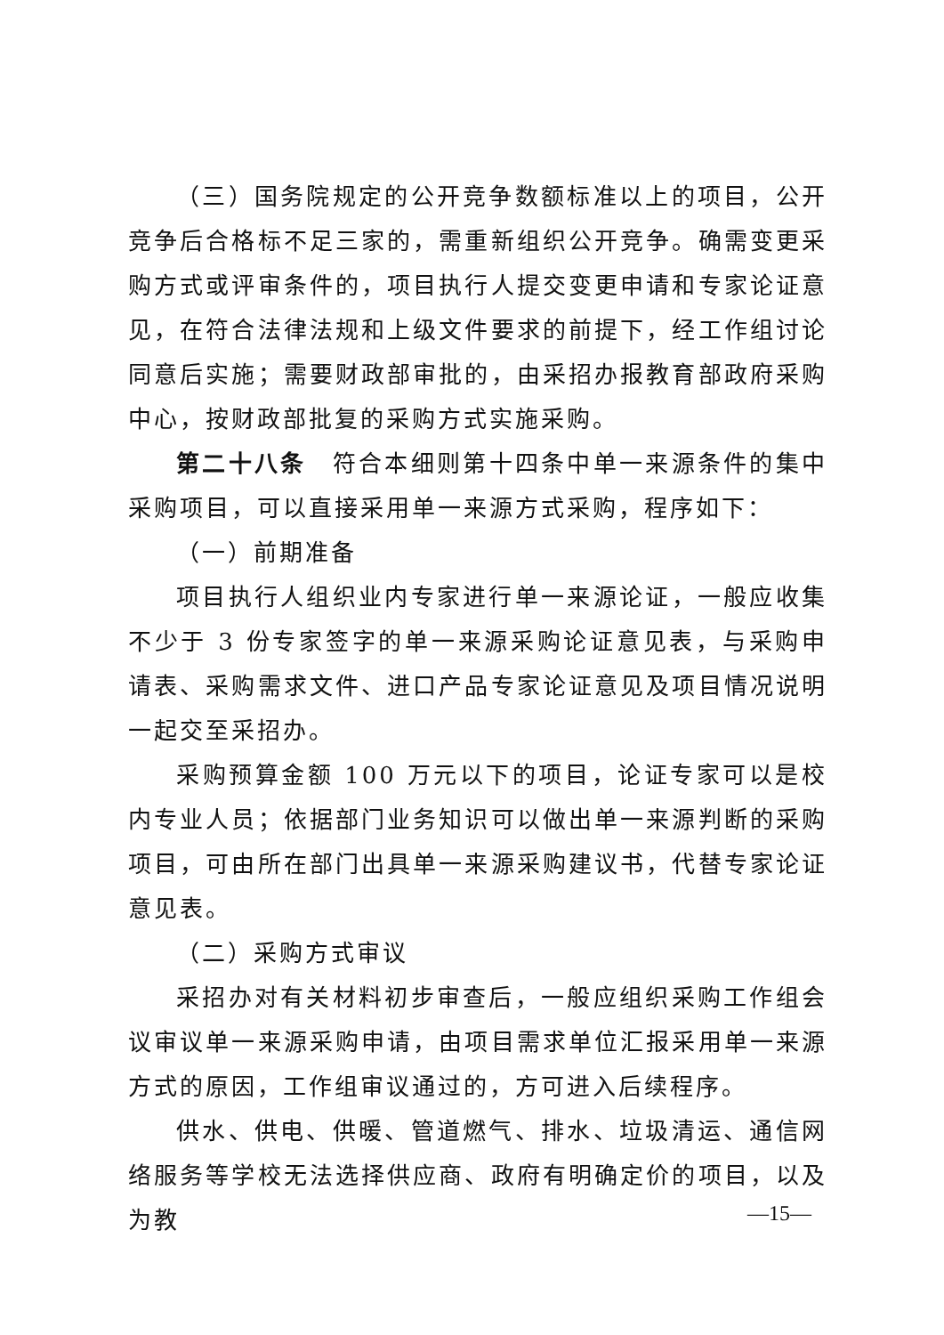（三）国务院规定的公开竞争数额标准以上的项目，公开竞争后合格标不足三家的，需重新组织公开竞争。确需变更采购方式或评审条件的，项目执行人提交变更申请和专家论证意见，在符合法律法规和上级文件要求的前提下，经工作组讨论同意后实施；需要财政部审批的，由采招办报教育部政府采购中心，按财政部批复的采购方式实施采购。
第二十八条　符合本细则第十四条中单一来源条件的集中采购项目，可以直接采用单一来源方式采购，程序如下：
（一）前期准备
项目执行人组织业内专家进行单一来源论证，一般应收集不少于 3 份专家签字的单一来源采购论证意见表，与采购申请表、采购需求文件、进口产品专家论证意见及项目情况说明一起交至采招办。
采购预算金额 100 万元以下的项目，论证专家可以是校内专业人员；依据部门业务知识可以做出单一来源判断的采购项目，可由所在部门出具单一来源采购建议书，代替专家论证意见表。
（二）采购方式审议
采招办对有关材料初步审查后，一般应组织采购工作组会议审议单一来源采购申请，由项目需求单位汇报采用单一来源方式的原因，工作组审议通过的，方可进入后续程序。
供水、供电、供暖、管道燃气、排水、垃圾清运、通信网络服务等学校无法选择供应商、政府有明确定价的项目，以及为教
—15—